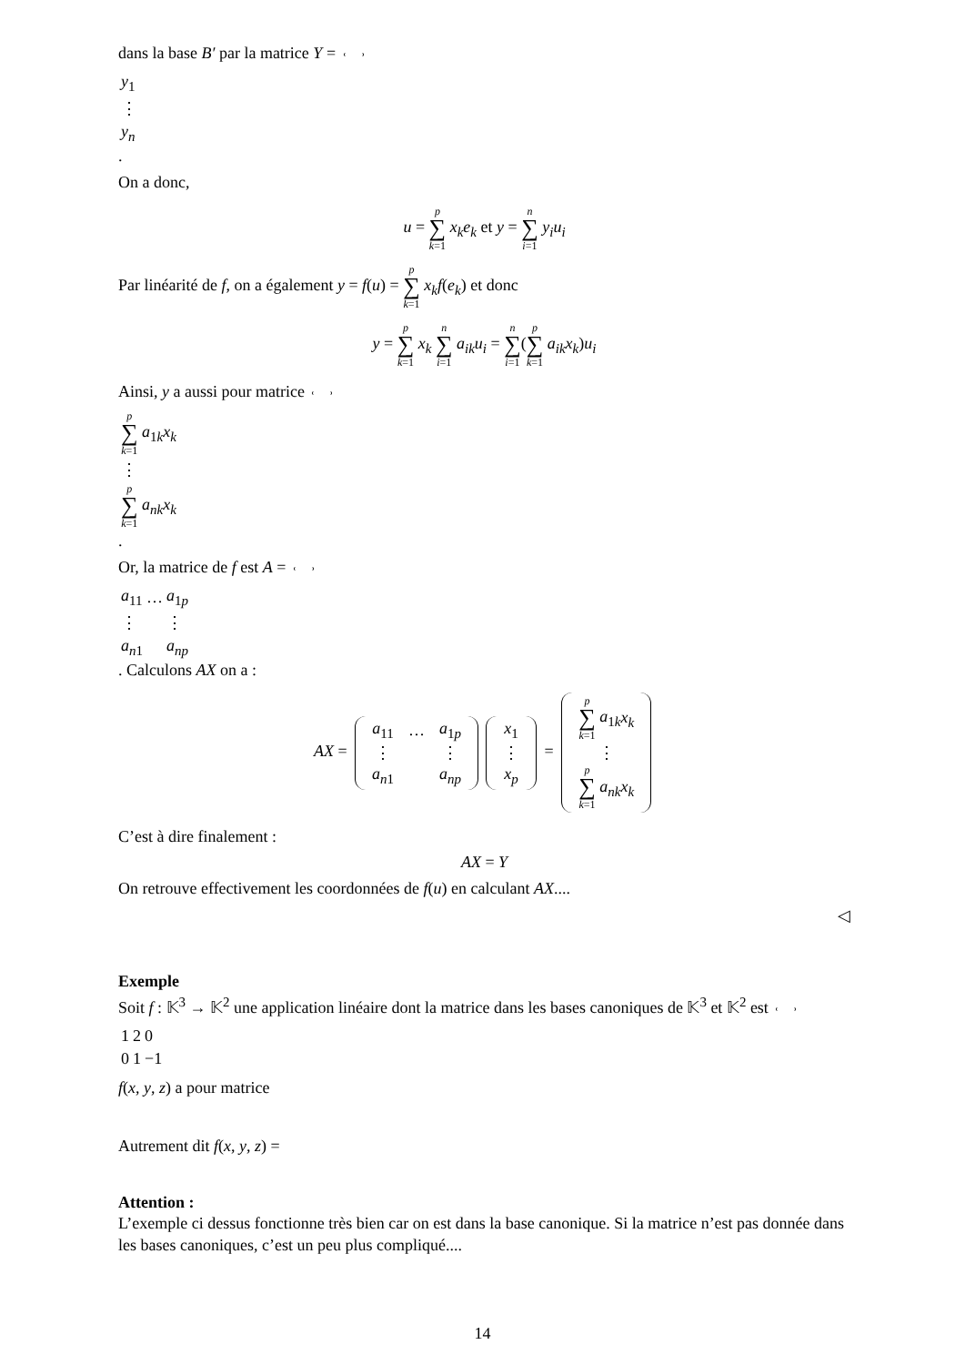dans la base B′ par la matrice Y =
| y<sub>1</sub> |
| ⋮ |
| y<sub>n</sub> |
.
On a donc,
u = p ∑ k=1 x<sub>k</sub>e<sub>k</sub> et y = n ∑ i=1 y<sub>i</sub>u<sub>i</sub>
Par linéarité de f, on a également y = f(u) = p ∑ k=1 x<sub>k</sub>f(e<sub>k</sub>) et donc
y = p ∑ k=1 x<sub>k</sub> n ∑ i=1 a<sub>ik</sub>u<sub>i</sub> = n ∑ i=1(p ∑ k=1 a<sub>ik</sub>x<sub>k</sub>)u<sub>i</sub>
Ainsi, y a aussi pour matrice
| p ∑ k =1 a<sub>1k</sub> x<sub>k</sub> |
| ⋮ |
| p ∑ k =1 a<sub>nk</sub>x<sub>k</sub> |
.
Or, la matrice de f est A =
| a<sub>11</sub> | … | a<sub>1p</sub> |
| ⋮ | | ⋮ |
| a<sub>n1</sub> | | a<sub>np</sub> |
. Calculons AX on a :
AX =
| a<sub>11</sub> | … | a<sub>1p</sub> |
| ⋮ | | ⋮ |
| a<sub>n1</sub> | | a<sub>np</sub> |
| x<sub>1</sub> |
| ⋮ |
| x<sub>p</sub> |
=
| p ∑ k =1 a<sub>1k</sub> x<sub>k</sub> |
| ⋮ |
| p ∑ k =1 a<sub>nk</sub>x<sub>k</sub> |
C’est à dire finalement :
AX = Y
On retrouve effectivement les coordonnées de f(u) en calculant AX....
◁
Exemple
Soit f : 𝕂<sup>3</sup> → 𝕂<sup>2</sup> une application linéaire dont la matrice dans les bases canoniques de 𝕂<sup>3</sup> et 𝕂<sup>2</sup> est
| 1 | 2 | 0 |
| 0 | 1 | −1 |
f(x, y, z) a pour matrice
Autrement dit f(x, y, z) =
Attention :
L’exemple ci dessus fonctionne très bien car on est dans la base canonique. Si la matrice n’est pas donnée dans les bases canoniques, c’est un peu plus compliqué....
14